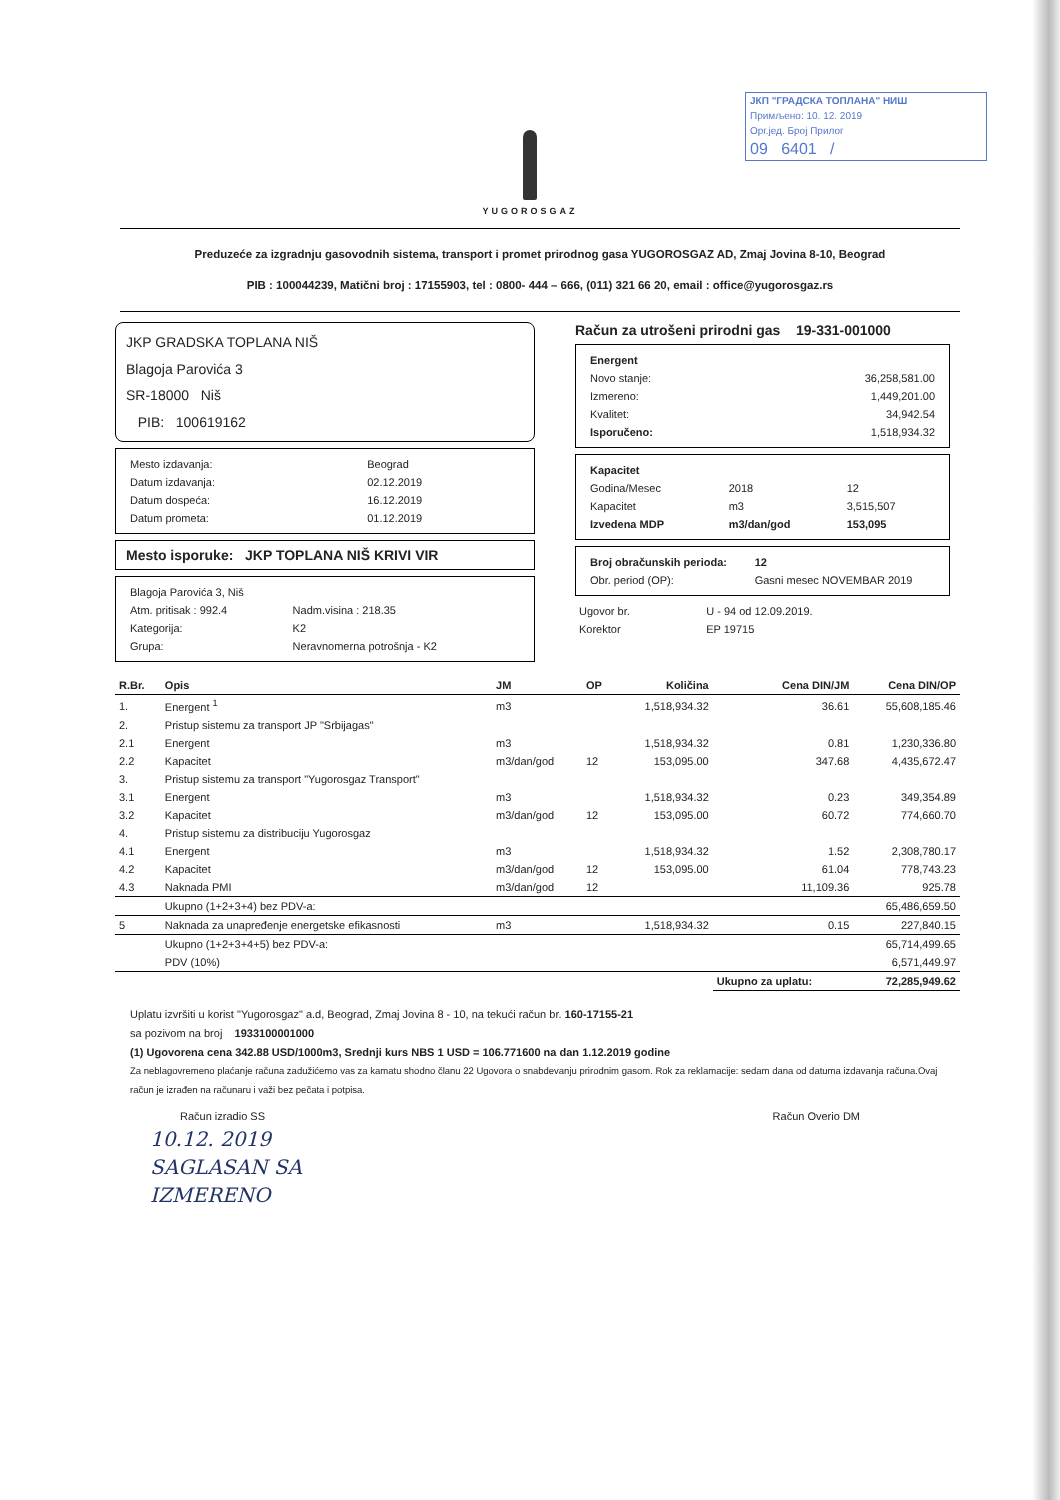ЈКП "ГРАДСКА ТОПЛАНА" НИШ
Примљено: 10. 12. 2019
Орг.јед. Број Прилог
09 6401 /
YUGOROSGAZ
Preduzeće za izgradnju gasovodnih sistema, transport i promet prirodnog gasa YUGOROSGAZ AD, Zmaj Jovina 8-10, Beograd
PIB : 100044239, Matični broj : 17155903, tel : 0800- 444 – 666, (011) 321 66 20, email : office@yugorosgaz.rs
JKP GRADSKA TOPLANA NIŠ
Blagoja Parovića 3
SR-18000 Niš
PIB: 100619162
| Mesto izdavanja: | Beograd |
| Datum izdavanja: | 02.12.2019 |
| Datum dospeća: | 16.12.2019 |
| Datum prometa: | 01.12.2019 |
Mesto isporuke: JKP TOPLANA NIŠ KRIVI VIR
| Blagoja Parovića 3, Niš | |
| Atm. pritisak : 992.4 | Nadm.visina : 218.35 |
| Kategorija: | K2 |
| Grupa: | Neravnomerna potrošnja - K2 |
Račun za utrošeni prirodni gas 19-331-001000
| Energent | |
| --- | --- |
| Novo stanje: | 36,258,581.00 |
| Izmereno: | 1,449,201.00 |
| Kvalitet: | 34,942.54 |
| Isporučeno: | 1,518,934.32 |
| Kapacitet | | |
| --- | --- | --- |
| Godina/Mesec | 2018 | 12 |
| Kapacitet | m3 | 3,515,507 |
| Izvedena MDP | m3/dan/god | 153,095 |
| Broj obračunskih perioda: | 12 |
| --- | --- |
| Obr. period (OP): | Gasni mesec NOVEMBAR 2019 |
| Ugovor br. | U - 94 od 12.09.2019. |
| Korektor | EP 19715 |
| R.Br. | Opis | JM | OP | Količina | Cena DIN/JM | Cena DIN/OP |
| --- | --- | --- | --- | --- | --- | --- |
| 1. | Energent <sup>1</sup> | m3 | | 1,518,934.32 | 36.61 | 55,608,185.46 |
| 2. | Pristup sistemu za transport JP "Srbijagas" | | | | | |
| 2.1 | Energent | m3 | | 1,518,934.32 | 0.81 | 1,230,336.80 |
| 2.2 | Kapacitet | m3/dan/god | 12 | 153,095.00 | 347.68 | 4,435,672.47 |
| 3. | Pristup sistemu za transport "Yugorosgaz Transport" | | | | | |
| 3.1 | Energent | m3 | | 1,518,934.32 | 0.23 | 349,354.89 |
| 3.2 | Kapacitet | m3/dan/god | 12 | 153,095.00 | 60.72 | 774,660.70 |
| 4. | Pristup sistemu za distribuciju Yugorosgaz | | | | | |
| 4.1 | Energent | m3 | | 1,518,934.32 | 1.52 | 2,308,780.17 |
| 4.2 | Kapacitet | m3/dan/god | 12 | 153,095.00 | 61.04 | 778,743.23 |
| 4.3 | Naknada PMI | m3/dan/god | 12 | | 11,109.36 | 925.78 |
| | Ukupno (1+2+3+4) bez PDV-a: | | | | | 65,486,659.50 |
| 5 | Naknada za unapređenje energetske efikasnosti | m3 | | 1,518,934.32 | 0.15 | 227,840.15 |
| | Ukupno (1+2+3+4+5) bez PDV-a: | | | | | 65,714,499.65 |
| | PDV (10%) | | | | | 6,571,449.97 |
| | | | | | Ukupno za uplatu: | 72,285,949.62 |
Uplatu izvršiti u korist "Yugorosgaz" a.d, Beograd, Zmaj Jovina 8 - 10, na tekući račun br. 160-17155-21
sa pozivom na broj 1933100001000
(1) Ugovorena cena 342.88 USD/1000m3, Srednji kurs NBS 1 USD = 106.771600 na dan 1.12.2019 godine
Za neblagovremeno plaćanje računa zadužićemo vas za kamatu shodno članu 22 Ugovora o snabdevanju prirodnim gasom. Rok za reklamacije: sedam dana od datuma izdavanja računa.Ovaj račun je izrađen na računaru i važi bez pečata i potpisa.
Račun izradio SS Račun Overio DM
10.12. 2019
SAGLASAN SA
IZMERENO